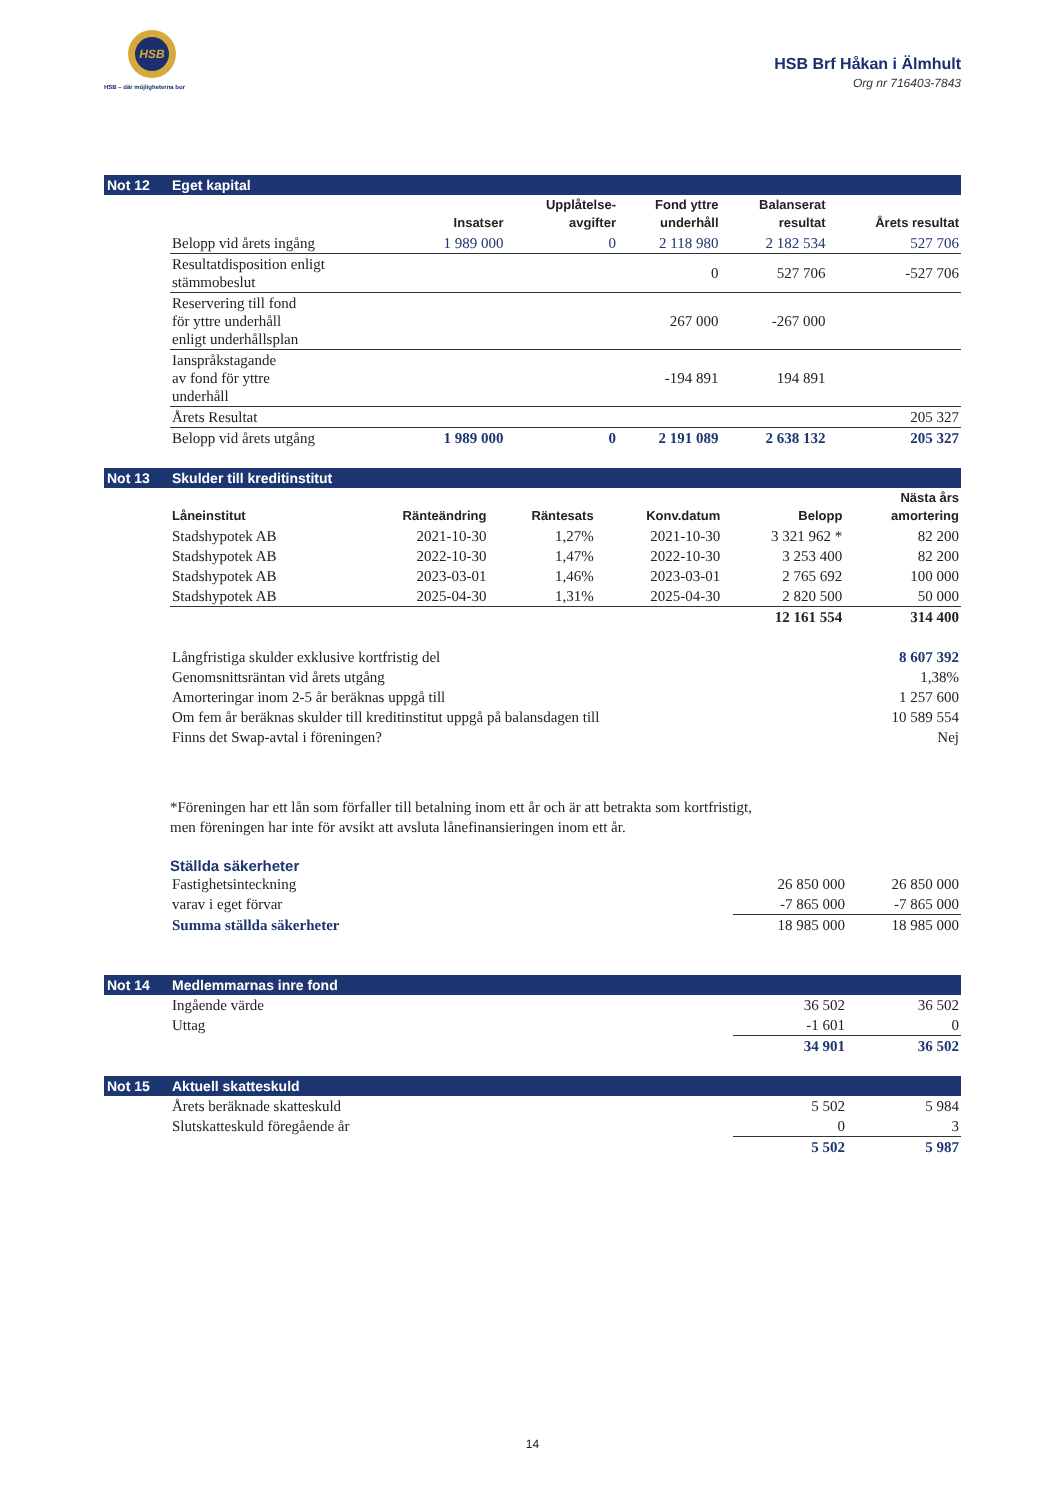HSB
HSB – där möjligheterna bor
HSB Brf Håkan i Älmhult
Org nr 716403-7843
Not 12 Eget kapital
| | Insatser | Upplåtelse- avgifter | Fond yttre underhåll | Balanserat resultat | Årets resultat |
| --- | --- | --- | --- | --- | --- |
| Belopp vid årets ingång | 1 989 000 | 0 | 2 118 980 | 2 182 534 | 527 706 |
| Resultatdisposition enligt stämmobeslut | | | 0 | 527 706 | -527 706 |
| Reservering till fond för yttre underhåll enligt underhållsplan | | | 267 000 | -267 000 | |
| Ianspråkstagande av fond för yttre underhåll | | | -194 891 | 194 891 | |
| Årets Resultat | | | | | 205 327 |
| Belopp vid årets utgång | 1 989 000 | 0 | 2 191 089 | 2 638 132 | 205 327 |
Not 13 Skulder till kreditinstitut
| Låneinstitut | Ränteändring | Räntesats | Konv.datum | Belopp | Nästa års amortering |
| --- | --- | --- | --- | --- | --- |
| Stadshypotek AB | 2021-10-30 | 1,27% | 2021-10-30 | 3 321 962 * | 82 200 |
| Stadshypotek AB | 2022-10-30 | 1,47% | 2022-10-30 | 3 253 400 | 82 200 |
| Stadshypotek AB | 2023-03-01 | 1,46% | 2023-03-01 | 2 765 692 | 100 000 |
| Stadshypotek AB | 2025-04-30 | 1,31% | 2025-04-30 | 2 820 500 | 50 000 |
| | | | | 12 161 554 | 314 400 |
| Långfristiga skulder exklusive kortfristig del | 8 607 392 |
| Genomsnittsräntan vid årets utgång | 1,38% |
| Amorteringar inom 2-5 år beräknas uppgå till | 1 257 600 |
| Om fem år beräknas skulder till kreditinstitut uppgå på balansdagen till | 10 589 554 |
| Finns det Swap-avtal i föreningen? | Nej |
*Föreningen har ett lån som förfaller till betalning inom ett år och är att betrakta som kortfristigt,
men föreningen har inte för avsikt att avsluta lånefinansieringen inom ett år.
Ställda säkerheter
| Fastighetsinteckning | 26 850 000 | 26 850 000 |
| varav i eget förvar | -7 865 000 | -7 865 000 |
| Summa ställda säkerheter | 18 985 000 | 18 985 000 |
Not 14 Medlemmarnas inre fond
| Ingående värde | 36 502 | 36 502 |
| Uttag | -1 601 | 0 |
| | 34 901 | 36 502 |
Not 15 Aktuell skatteskuld
| Årets beräknade skatteskuld | 5 502 | 5 984 |
| Slutskatteskuld föregående år | 0 | 3 |
| | 5 502 | 5 987 |
14